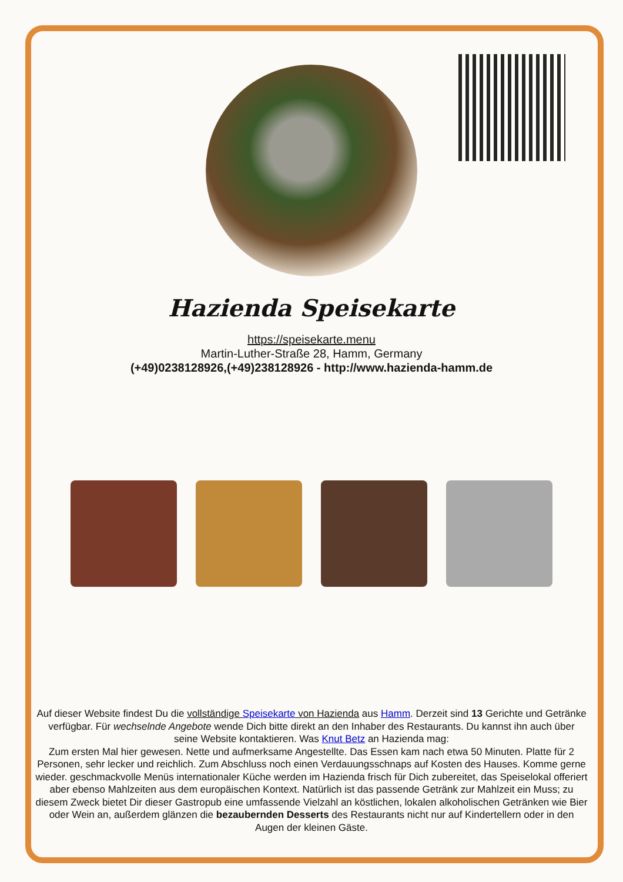Hazienda Speisekarte
https://speisekarte.menu
Martin-Luther-Straße 28, Hamm, Germany
(+49)0238128926,(+49)238128926 - http://www.hazienda-hamm.de
Auf dieser Website findest Du die vollständige Speisekarte von Hazienda aus Hamm. Derzeit sind 13 Gerichte und Getränke verfügbar. Für wechselnde Angebote wende Dich bitte direkt an den Inhaber des Restaurants. Du kannst ihn auch über seine Website kontaktieren. Was Knut Betz an Hazienda mag:
Zum ersten Mal hier gewesen. Nette und aufmerksame Angestellte. Das Essen kam nach etwa 50 Minuten. Platte für 2 Personen, sehr lecker und reichlich. Zum Abschluss noch einen Verdauungsschnaps auf Kosten des Hauses. Komme gerne wieder. geschmackvolle Menüs internationaler Küche werden im Hazienda frisch für Dich zubereitet, das Speiselokal offeriert aber ebenso Mahlzeiten aus dem europäischen Kontext. Natürlich ist das passende Getränk zur Mahlzeit ein Muss; zu diesem Zweck bietet Dir dieser Gastropub eine umfassende Vielzahl an köstlichen, lokalen alkoholischen Getränken wie Bier oder Wein an, außerdem glänzen die bezaubernden Desserts des Restaurants nicht nur auf Kindertellern oder in den Augen der kleinen Gäste.